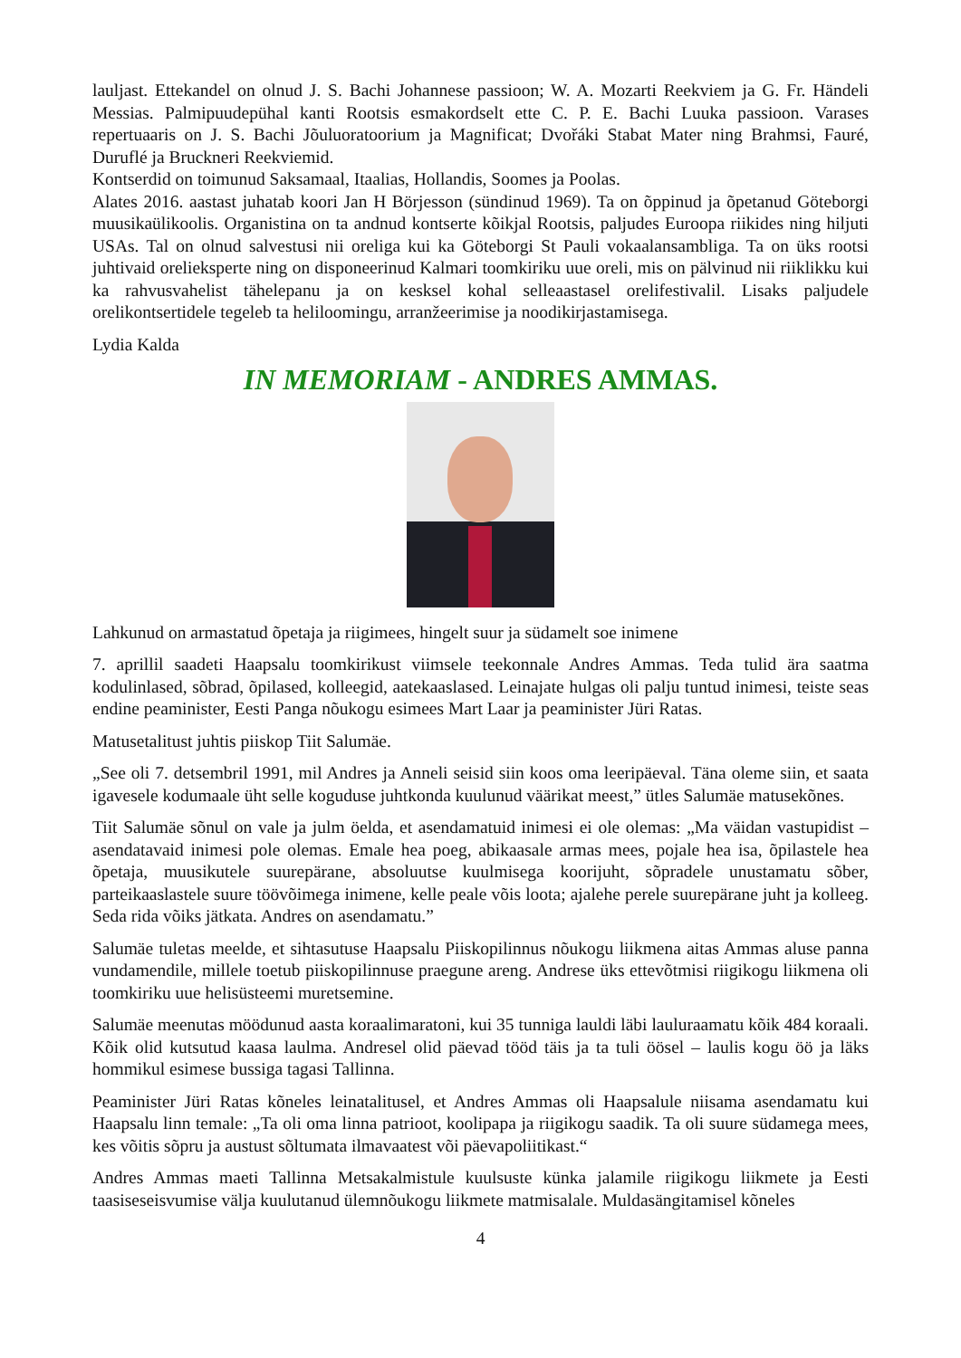lauljast. Ettekandel on olnud J. S. Bachi Johannese passioon; W. A. Mozarti Reekviem ja G. Fr. Händeli Messias. Palmipuudepühal kanti Rootsis esmakordselt ette C. P. E. Bachi Luuka passioon. Varases repertuaaris on J. S. Bachi Jõuluoratoorium ja Magnificat; Dvořáki Stabat Mater ning Brahmsi, Fauré, Duruflé ja Bruckneri Reekviemid.
Kontserdid on toimunud Saksamaal, Itaalias, Hollandis, Soomes ja Poolas.
Alates 2016. aastast juhatab koori Jan H Börjesson (sündinud 1969). Ta on õppinud ja õpetanud Göteborgi muusikaülikoolis. Organistina on ta andnud kontserte kõikjal Rootsis, paljudes Euroopa riikides ning hiljuti USAs. Tal on olnud salvestusi nii oreliga kui ka Göteborgi St Pauli vokaalansambliga. Ta on üks rootsi juhtivaid orelieksperte ning on disponeerinud Kalmari toomkiriku uue oreli, mis on pälvinud nii riiklikku kui ka rahvusvahelist tähelepanu ja on kesksel kohal selleaastasel orelifestivalil. Lisaks paljudele orelikontsertidele tegeleb ta heliloomingu, arranžeerimise ja noodikirjastamisega.
Lydia Kalda
IN MEMORIAM - ANDRES AMMAS.
Lahkunud on armastatud õpetaja ja riigimees, hingelt suur ja südamelt soe inimene
7. aprillil saadeti Haapsalu toomkirikust viimsele teekonnale Andres Ammas. Teda tulid ära saatma kodulinlased, sõbrad, õpilased, kolleegid, aatekaaslased. Leinajate hulgas oli palju tuntud inimesi, teiste seas endine peaminister, Eesti Panga nõukogu esimees Mart Laar ja peaminister Jüri Ratas.
Matusetalitust juhtis piiskop Tiit Salumäe.
„See oli 7. detsembril 1991, mil Andres ja Anneli seisid siin koos oma leeripäeval. Täna oleme siin, et saata igavesele kodumaale üht selle koguduse juhtkonda kuulunud väärikat meest,” ütles Salumäe matusekõnes.
Tiit Salumäe sõnul on vale ja julm öelda, et asendamatuid inimesi ei ole olemas: „Ma väidan vastupidist – asendatavaid inimesi pole olemas. Emale hea poeg, abikaasale armas mees, pojale hea isa, õpilastele hea õpetaja, muusikutele suurepärane, absoluutse kuulmisega koorijuht, sõpradele unustamatu sõber, parteikaaslastele suure töövõimega inimene, kelle peale võis loota; ajalehe perele suurepärane juht ja kolleeg. Seda rida võiks jätkata. Andres on asendamatu.”
Salumäe tuletas meelde, et sihtasutuse Haapsalu Piiskopilinnus nõukogu liikmena aitas Ammas aluse panna vundamendile, millele toetub piiskopilinnuse praegune areng. Andrese üks ettevõtmisi riigikogu liikmena oli toomkiriku uue helisüsteemi muretsemine.
Salumäe meenutas möödunud aasta koraalimaratoni, kui 35 tunniga lauldi läbi lauluraamatu kõik 484 koraali. Kõik olid kutsutud kaasa laulma. Andresel olid päevad tööd täis ja ta tuli öösel – laulis kogu öö ja läks hommikul esimese bussiga tagasi Tallinna.
Peaminister Jüri Ratas kõneles leinatalitusel, et Andres Ammas oli Haapsalule niisama asendamatu kui Haapsalu linn temale: „Ta oli oma linna patrioot, koolipapa ja riigikogu saadik. Ta oli suure südamega mees, kes võitis sõpru ja austust sõltumata ilmavaatest või päevapoliitikast.“
Andres Ammas maeti Tallinna Metsakalmistule kuulsuste künka jalamile riigikogu liikmete ja Eesti taasiseseisvumise välja kuulutanud ülemnõukogu liikmete matmisalale. Muldasängitamisel kõneles
4